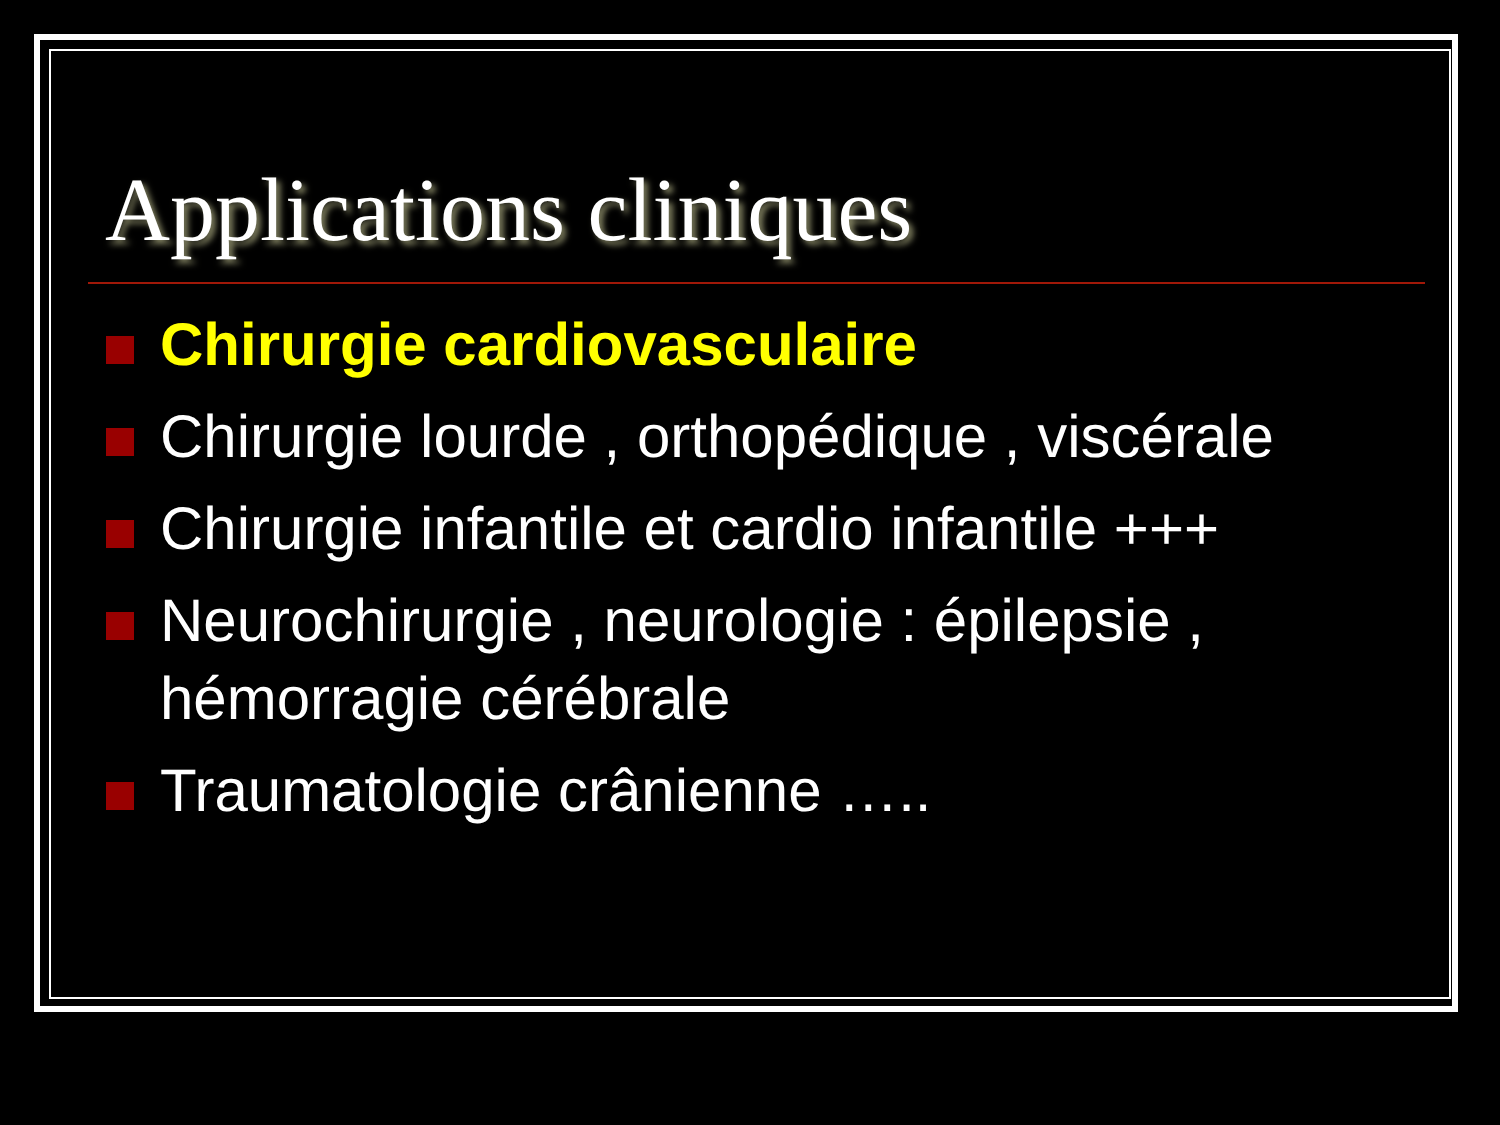Applications cliniques
Chirurgie cardiovasculaire
Chirurgie lourde , orthopédique , viscérale
Chirurgie infantile et cardio infantile +++
Neurochirurgie , neurologie : épilepsie , hémorragie cérébrale
Traumatologie crânienne …..